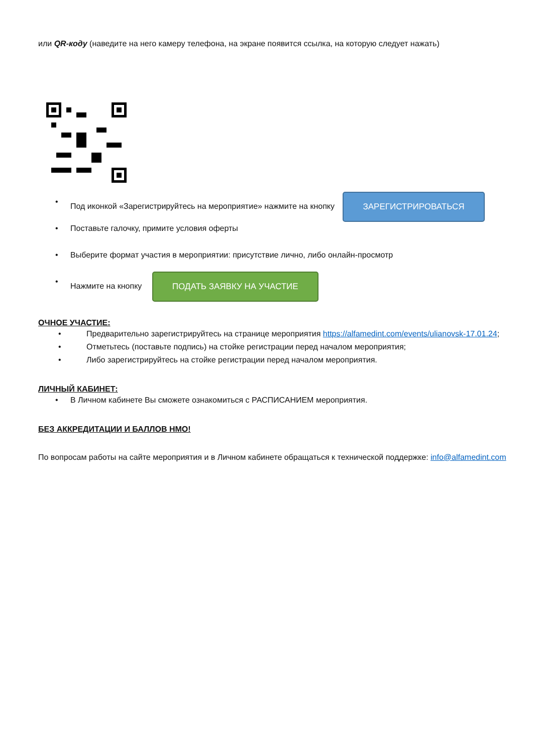или QR-коду (наведите на него камеру телефона, на экране появится ссылка, на которую следует нажать)
• Под иконкой «Зарегистрируйтесь на мероприятие» нажмите на кнопку ЗАРЕГИСТРИРОВАТЬСЯ
• Поставьте галочку, примите условия оферты
• Выберите формат участия в мероприятии: присутствие лично, либо онлайн-просмотр
• Нажмите на кнопку ПОДАТЬ ЗАЯВКУ НА УЧАСТИЕ
ОЧНОЕ УЧАСТИЕ:
• Предварительно зарегистрируйтесь на странице мероприятия https://alfamedint.com/events/ulianovsk-17.01.24;
• Отметьтесь (поставьте подпись) на стойке регистрации перед началом мероприятия;
• Либо зарегистрируйтесь на стойке регистрации перед началом мероприятия.
ЛИЧНЫЙ КАБИНЕТ:
• В Личном кабинете Вы сможете ознакомиться с РАСПИСАНИЕМ мероприятия.
БЕЗ АККРЕДИТАЦИИ И БАЛЛОВ НМО!
По вопросам работы на сайте мероприятия и в Личном кабинете обращаться к технической поддержке: info@alfamedint.com